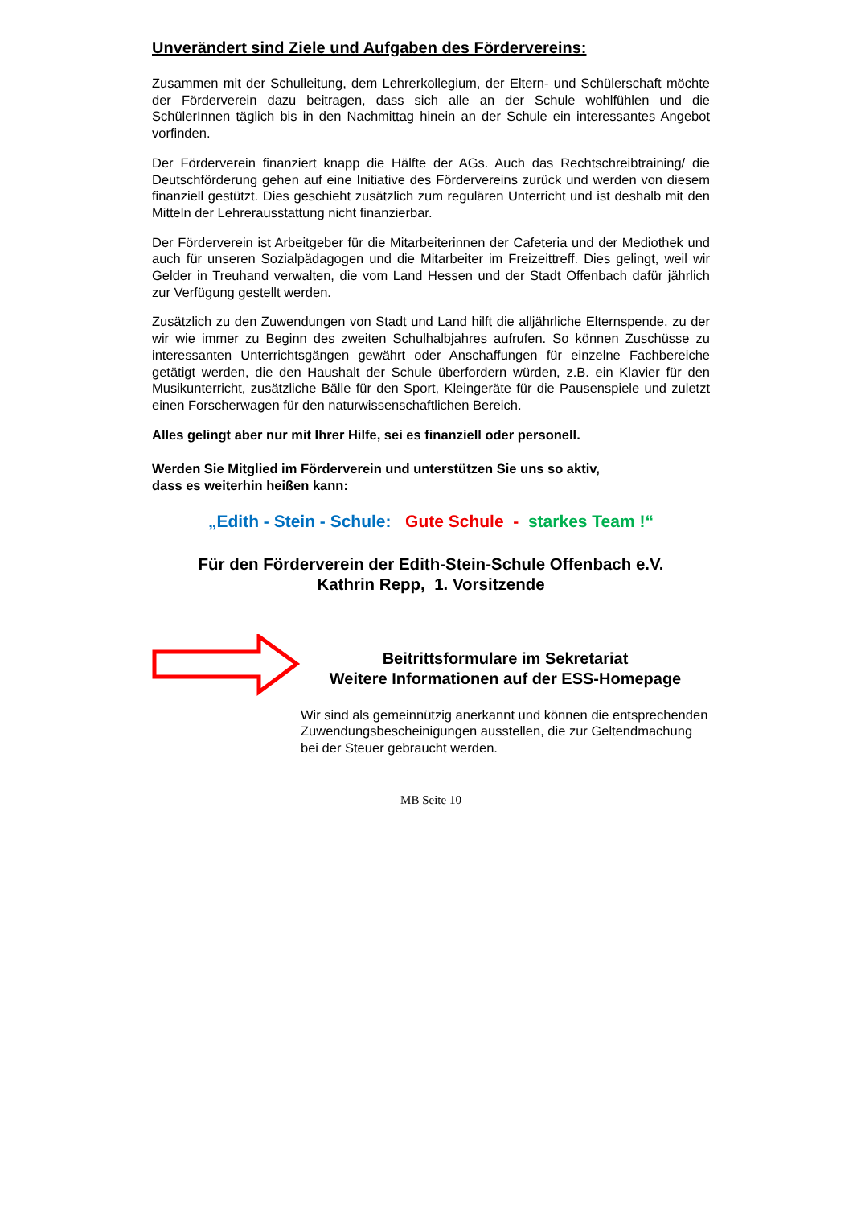Unverändert sind Ziele und Aufgaben des Fördervereins:
Zusammen mit der Schulleitung, dem Lehrerkollegium, der Eltern- und Schülerschaft möchte der Förderverein dazu beitragen, dass sich alle an der Schule wohlfühlen und die SchülerInnen täglich bis in den Nachmittag hinein an der Schule ein interessantes Angebot vorfinden.
Der Förderverein finanziert knapp die Hälfte der AGs. Auch das Rechtschreibtraining/ die Deutschförderung gehen auf eine Initiative des Fördervereins zurück und werden von diesem finanziell gestützt. Dies geschieht zusätzlich zum regulären Unterricht und ist deshalb mit den Mitteln der Lehrerausstattung nicht finanzierbar.
Der Förderverein ist Arbeitgeber für die Mitarbeiterinnen der Cafeteria und der Mediothek und auch für unseren Sozialpädagogen und die Mitarbeiter im Freizeittreff. Dies gelingt, weil wir Gelder in Treuhand verwalten, die vom Land Hessen und der Stadt Offenbach dafür jährlich zur Verfügung gestellt werden.
Zusätzlich zu den Zuwendungen von Stadt und Land hilft die alljährliche Elternspende, zu der wir wie immer zu Beginn des zweiten Schulhalbjahres aufrufen. So können Zuschüsse zu interessanten Unterrichtsgängen gewährt oder Anschaffungen für einzelne Fachbereiche getätigt werden, die den Haushalt der Schule überfordern würden, z.B. ein Klavier für den Musikunterricht, zusätzliche Bälle für den Sport, Kleingeräte für die Pausenspiele und zuletzt einen Forscherwagen für den naturwissenschaftlichen Bereich.
Alles gelingt aber nur mit Ihrer Hilfe, sei es finanziell oder personell.
Werden Sie Mitglied im Förderverein und unterstützen Sie uns so aktiv,
dass es weiterhin heißen kann:
„Edith - Stein - Schule: Gute Schule - starkes Team !“
Für den Förderverein der Edith-Stein-Schule Offenbach e.V.
Kathrin Repp, 1. Vorsitzende
Beitrittsformulare im Sekretariat
Weitere Informationen auf der ESS-Homepage
Wir sind als gemeinnützig anerkannt und können die entsprechenden Zuwendungsbescheinigungen ausstellen, die zur Geltendmachung bei der Steuer gebraucht werden.
MB Seite 10